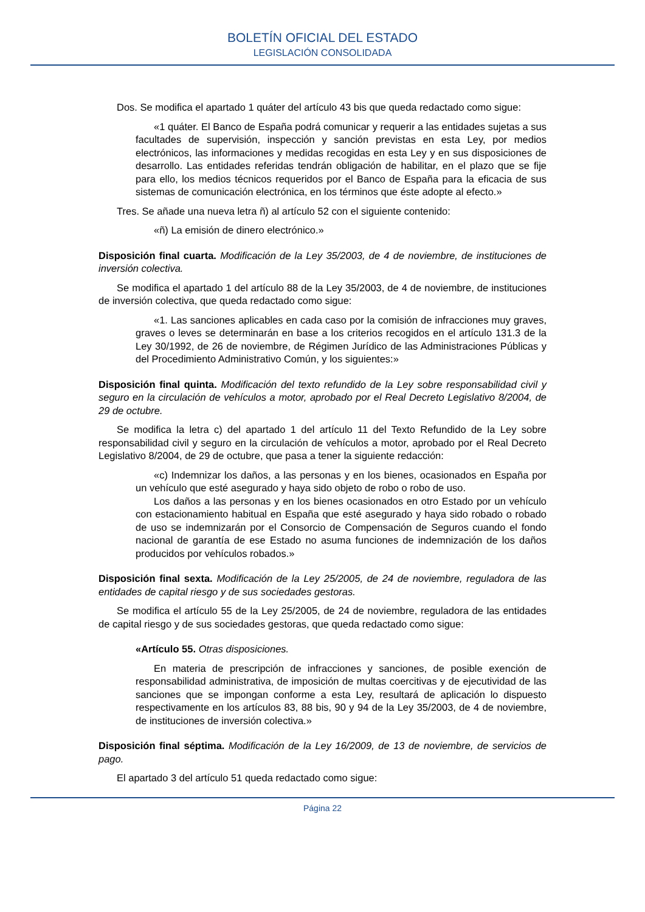BOLETÍN OFICIAL DEL ESTADO
LEGISLACIÓN CONSOLIDADA
Dos. Se modifica el apartado 1 quáter del artículo 43 bis que queda redactado como sigue:
«1 quáter. El Banco de España podrá comunicar y requerir a las entidades sujetas a sus facultades de supervisión, inspección y sanción previstas en esta Ley, por medios electrónicos, las informaciones y medidas recogidas en esta Ley y en sus disposiciones de desarrollo. Las entidades referidas tendrán obligación de habilitar, en el plazo que se fije para ello, los medios técnicos requeridos por el Banco de España para la eficacia de sus sistemas de comunicación electrónica, en los términos que éste adopte al efecto.»
Tres. Se añade una nueva letra ñ) al artículo 52 con el siguiente contenido:
«ñ) La emisión de dinero electrónico.»
Disposición final cuarta. Modificación de la Ley 35/2003, de 4 de noviembre, de instituciones de inversión colectiva.
Se modifica el apartado 1 del artículo 88 de la Ley 35/2003, de 4 de noviembre, de instituciones de inversión colectiva, que queda redactado como sigue:
«1. Las sanciones aplicables en cada caso por la comisión de infracciones muy graves, graves o leves se determinarán en base a los criterios recogidos en el artículo 131.3 de la Ley 30/1992, de 26 de noviembre, de Régimen Jurídico de las Administraciones Públicas y del Procedimiento Administrativo Común, y los siguientes:»
Disposición final quinta. Modificación del texto refundido de la Ley sobre responsabilidad civil y seguro en la circulación de vehículos a motor, aprobado por el Real Decreto Legislativo 8/2004, de 29 de octubre.
Se modifica la letra c) del apartado 1 del artículo 11 del Texto Refundido de la Ley sobre responsabilidad civil y seguro en la circulación de vehículos a motor, aprobado por el Real Decreto Legislativo 8/2004, de 29 de octubre, que pasa a tener la siguiente redacción:
«c) Indemnizar los daños, a las personas y en los bienes, ocasionados en España por un vehículo que esté asegurado y haya sido objeto de robo o robo de uso.
Los daños a las personas y en los bienes ocasionados en otro Estado por un vehículo con estacionamiento habitual en España que esté asegurado y haya sido robado o robado de uso se indemnizarán por el Consorcio de Compensación de Seguros cuando el fondo nacional de garantía de ese Estado no asuma funciones de indemnización de los daños producidos por vehículos robados.»
Disposición final sexta. Modificación de la Ley 25/2005, de 24 de noviembre, reguladora de las entidades de capital riesgo y de sus sociedades gestoras.
Se modifica el artículo 55 de la Ley 25/2005, de 24 de noviembre, reguladora de las entidades de capital riesgo y de sus sociedades gestoras, que queda redactado como sigue:
«Artículo 55. Otras disposiciones.
En materia de prescripción de infracciones y sanciones, de posible exención de responsabilidad administrativa, de imposición de multas coercitivas y de ejecutividad de las sanciones que se impongan conforme a esta Ley, resultará de aplicación lo dispuesto respectivamente en los artículos 83, 88 bis, 90 y 94 de la Ley 35/2003, de 4 de noviembre, de instituciones de inversión colectiva.»
Disposición final séptima. Modificación de la Ley 16/2009, de 13 de noviembre, de servicios de pago.
El apartado 3 del artículo 51 queda redactado como sigue:
Página 22